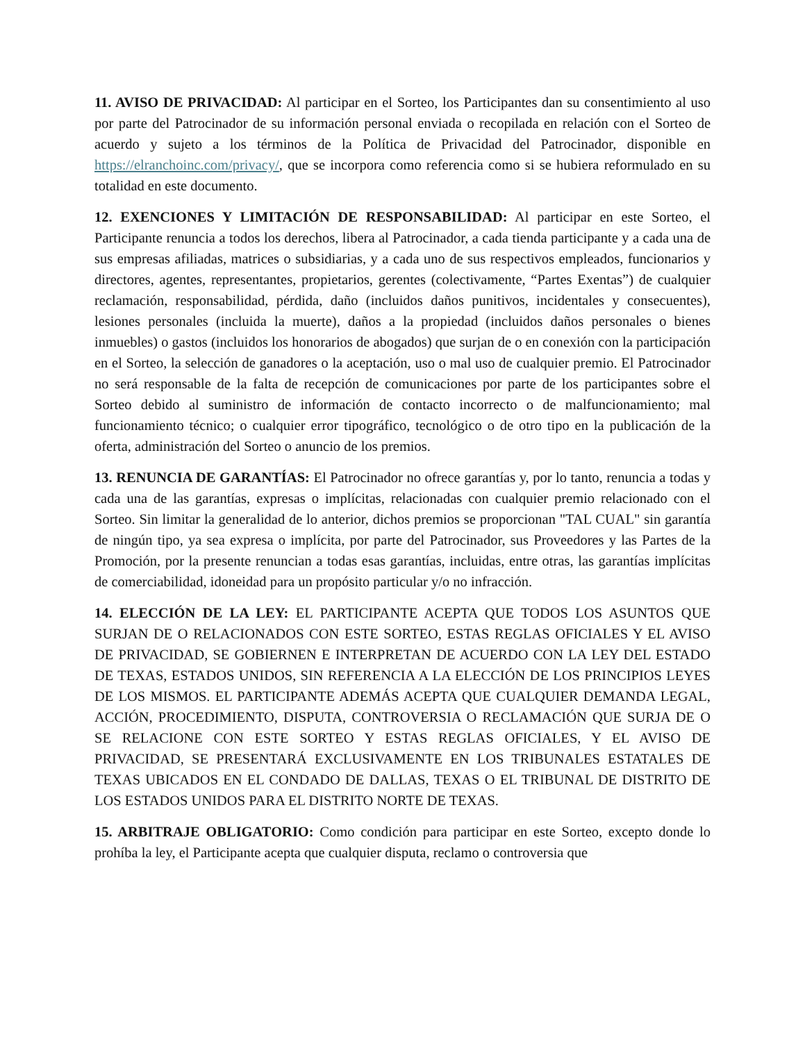11. AVISO DE PRIVACIDAD: Al participar en el Sorteo, los Participantes dan su consentimiento al uso por parte del Patrocinador de su información personal enviada o recopilada en relación con el Sorteo de acuerdo y sujeto a los términos de la Política de Privacidad del Patrocinador, disponible en https://elranchoinc.com/privacy/, que se incorpora como referencia como si se hubiera reformulado en su totalidad en este documento.
12. EXENCIONES Y LIMITACIÓN DE RESPONSABILIDAD: Al participar en este Sorteo, el Participante renuncia a todos los derechos, libera al Patrocinador, a cada tienda participante y a cada una de sus empresas afiliadas, matrices o subsidiarias, y a cada uno de sus respectivos empleados, funcionarios y directores, agentes, representantes, propietarios, gerentes (colectivamente, “Partes Exentas”) de cualquier reclamación, responsabilidad, pérdida, daño (incluidos daños punitivos, incidentales y consecuentes), lesiones personales (incluida la muerte), daños a la propiedad (incluidos daños personales o bienes inmuebles) o gastos (incluidos los honorarios de abogados) que surjan de o en conexión con la participación en el Sorteo, la selección de ganadores o la aceptación, uso o mal uso de cualquier premio. El Patrocinador no será responsable de la falta de recepción de comunicaciones por parte de los participantes sobre el Sorteo debido al suministro de información de contacto incorrecto o de malfuncionamiento; mal funcionamiento técnico; o cualquier error tipográfico, tecnológico o de otro tipo en la publicación de la oferta, administración del Sorteo o anuncio de los premios.
13. RENUNCIA DE GARANTÍAS: El Patrocinador no ofrece garantías y, por lo tanto, renuncia a todas y cada una de las garantías, expresas o implícitas, relacionadas con cualquier premio relacionado con el Sorteo. Sin limitar la generalidad de lo anterior, dichos premios se proporcionan "TAL CUAL" sin garantía de ningún tipo, ya sea expresa o implícita, por parte del Patrocinador, sus Proveedores y las Partes de la Promoción, por la presente renuncian a todas esas garantías, incluidas, entre otras, las garantías implícitas de comerciabilidad, idoneidad para un propósito particular y/o no infracción.
14. ELECCIÓN DE LA LEY: EL PARTICIPANTE ACEPTA QUE TODOS LOS ASUNTOS QUE SURJAN DE O RELACIONADOS CON ESTE SORTEO, ESTAS REGLAS OFICIALES Y EL AVISO DE PRIVACIDAD, SE GOBIERNEN E INTERPRETAN DE ACUERDO CON LA LEY DEL ESTADO DE TEXAS, ESTADOS UNIDOS, SIN REFERENCIA A LA ELECCIÓN DE LOS PRINCIPIOS LEYES DE LOS MISMOS. EL PARTICIPANTE ADEMÁS ACEPTA QUE CUALQUIER DEMANDA LEGAL, ACCIÓN, PROCEDIMIENTO, DISPUTA, CONTROVERSIA O RECLAMACIÓN QUE SURJA DE O SE RELACIONE CON ESTE SORTEO Y ESTAS REGLAS OFICIALES, Y EL AVISO DE PRIVACIDAD, SE PRESENTARÁ EXCLUSIVAMENTE EN LOS TRIBUNALES ESTATALES DE TEXAS UBICADOS EN EL CONDADO DE DALLAS, TEXAS O EL TRIBUNAL DE DISTRITO DE LOS ESTADOS UNIDOS PARA EL DISTRITO NORTE DE TEXAS.
15. ARBITRAJE OBLIGATORIO: Como condición para participar en este Sorteo, excepto donde lo prohíba la ley, el Participante acepta que cualquier disputa, reclamo o controversia que